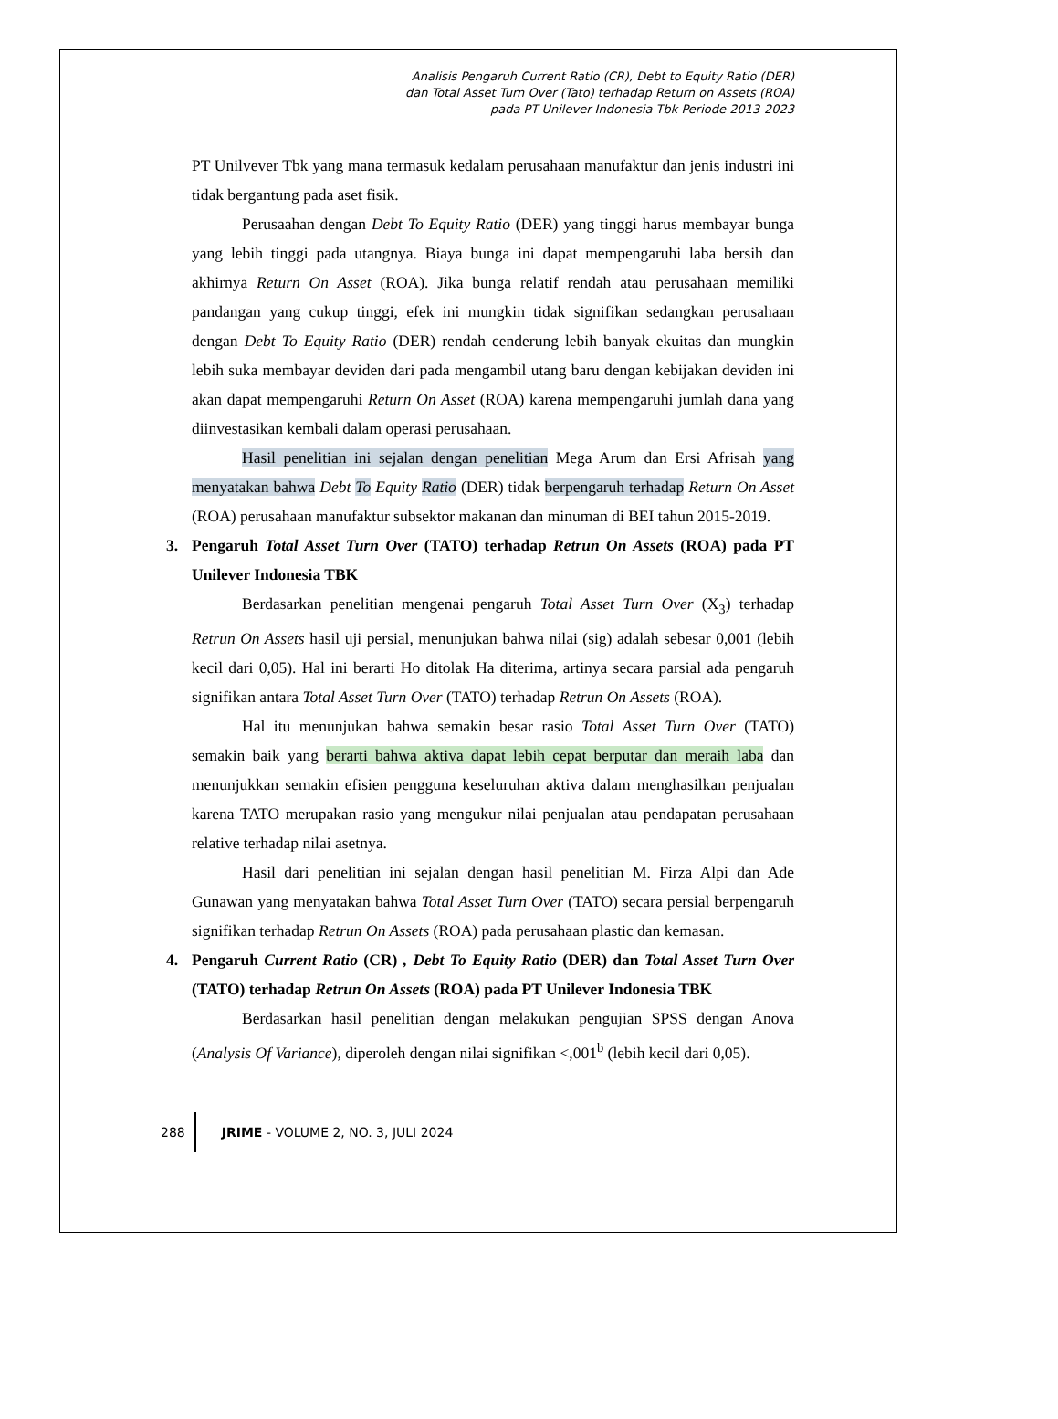Analisis Pengaruh Current Ratio (CR), Debt to Equity Ratio (DER)
dan Total Asset Turn Over (Tato) terhadap Return on Assets (ROA)
pada PT Unilever Indonesia Tbk Periode 2013-2023
PT Unilvever Tbk yang mana termasuk kedalam perusahaan manufaktur dan jenis industri ini tidak bergantung pada aset fisik.
Perusaahan dengan Debt To Equity Ratio (DER) yang tinggi harus membayar bunga yang lebih tinggi pada utangnya. Biaya bunga ini dapat mempengaruhi laba bersih dan akhirnya Return On Asset (ROA). Jika bunga relatif rendah atau perusahaan memiliki pandangan yang cukup tinggi, efek ini mungkin tidak signifikan sedangkan perusahaan dengan Debt To Equity Ratio (DER) rendah cenderung lebih banyak ekuitas dan mungkin lebih suka membayar deviden dari pada mengambil utang baru dengan kebijakan deviden ini akan dapat mempengaruhi Return On Asset (ROA) karena mempengaruhi jumlah dana yang diinvestasikan kembali dalam operasi perusahaan.
Hasil penelitian ini sejalan dengan penelitian Mega Arum dan Ersi Afrisah yang menyatakan bahwa Debt To Equity Ratio (DER) tidak berpengaruh terhadap Return On Asset (ROA) perusahaan manufaktur subsektor makanan dan minuman di BEI tahun 2015-2019.
3. Pengaruh Total Asset Turn Over (TATO) terhadap Retrun On Assets (ROA) pada PT Unilever Indonesia TBK
Berdasarkan penelitian mengenai pengaruh Total Asset Turn Over (X<sub>3</sub>) terhadap Retrun On Assets hasil uji persial, menunjukan bahwa nilai (sig) adalah sebesar 0,001 (lebih kecil dari 0,05). Hal ini berarti Ho ditolak Ha diterima, artinya secara parsial ada pengaruh signifikan antara Total Asset Turn Over (TATO) terhadap Retrun On Assets (ROA).
Hal itu menunjukan bahwa semakin besar rasio Total Asset Turn Over (TATO) semakin baik yang berarti bahwa aktiva dapat lebih cepat berputar dan meraih laba dan menunjukkan semakin efisien pengguna keseluruhan aktiva dalam menghasilkan penjualan karena TATO merupakan rasio yang mengukur nilai penjualan atau pendapatan perusahaan relative terhadap nilai asetnya.
Hasil dari penelitian ini sejalan dengan hasil penelitian M. Firza Alpi dan Ade Gunawan yang menyatakan bahwa Total Asset Turn Over (TATO) secara persial berpengaruh signifikan terhadap Retrun On Assets (ROA) pada perusahaan plastic dan kemasan.
4. Pengaruh Current Ratio (CR) , Debt To Equity Ratio (DER) dan Total Asset Turn Over (TATO) terhadap Retrun On Assets (ROA) pada PT Unilever Indonesia TBK
Berdasarkan hasil penelitian dengan melakukan pengujian SPSS dengan Anova (Analysis Of Variance), diperoleh dengan nilai signifikan <,001<sup>b</sup> (lebih kecil dari 0,05).
288 JRIME - VOLUME 2, NO. 3, JULI 2024